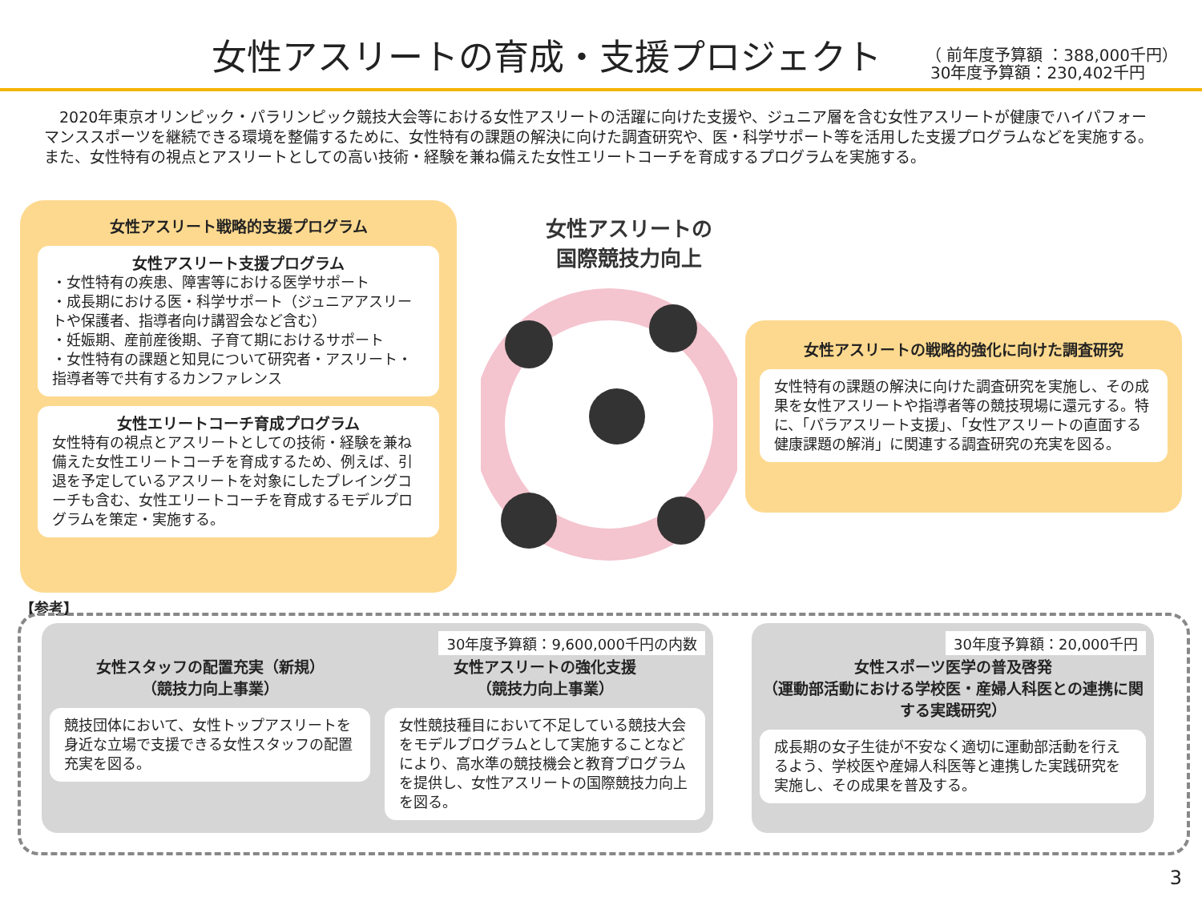女性アスリートの育成・支援プロジェクト
（ 前年度予算額 ：388,000千円）
30年度予算額：230,402千円
　2020年東京オリンピック・パラリンピック競技大会等における女性アスリートの活躍に向けた支援や、ジュニア層を含む女性アスリートが健康でハイパフォーマンススポーツを継続できる環境を整備するために、女性特有の課題の解決に向けた調査研究や、医・科学サポート等を活用した支援プログラムなどを実施する。また、女性特有の視点とアスリートとしての高い技術・経験を兼ね備えた女性エリートコーチを育成するプログラムを実施する。
女性アスリート戦略的支援プログラム
女性アスリート支援プログラム
・女性特有の疾患、障害等における医学サポート
・成長期における医・科学サポート（ジュニアアスリートや保護者、指導者向け講習会など含む）
・妊娠期、産前産後期、子育て期におけるサポート
・女性特有の課題と知見について研究者・アスリート・指導者等で共有するカンファレンス
女性エリートコーチ育成プログラム
女性特有の視点とアスリートとしての技術・経験を兼ね備えた女性エリートコーチを育成するため、例えば、引退を予定しているアスリートを対象にしたプレイングコーチも含む、女性エリートコーチを育成するモデルプログラムを策定・実施する。
女性アスリートの
国際競技力向上
女性アスリートの戦略的強化に向けた調査研究
女性特有の課題の解決に向けた調査研究を実施し、その成果を女性アスリートや指導者等の競技現場に還元する。特に、「パラアスリート支援」、「女性アスリートの直面する健康課題の解消」に関連する調査研究の充実を図る。
【参考】
30年度予算額：9,600,000千円の内数
女性スタッフの配置充実（新規）
（競技力向上事業）
競技団体において、女性トップアスリートを身近な立場で支援できる女性スタッフの配置充実を図る。
女性アスリートの強化支援
（競技力向上事業）
女性競技種目において不足している競技大会をモデルプログラムとして実施することなどにより、高水準の競技機会と教育プログラムを提供し、女性アスリートの国際競技力向上を図る。
30年度予算額：20,000千円
女性スポーツ医学の普及啓発
（運動部活動における学校医・産婦人科医との連携に関する実践研究）
成長期の女子生徒が不安なく適切に運動部活動を行えるよう、学校医や産婦人科医等と連携した実践研究を実施し、その成果を普及する。
3